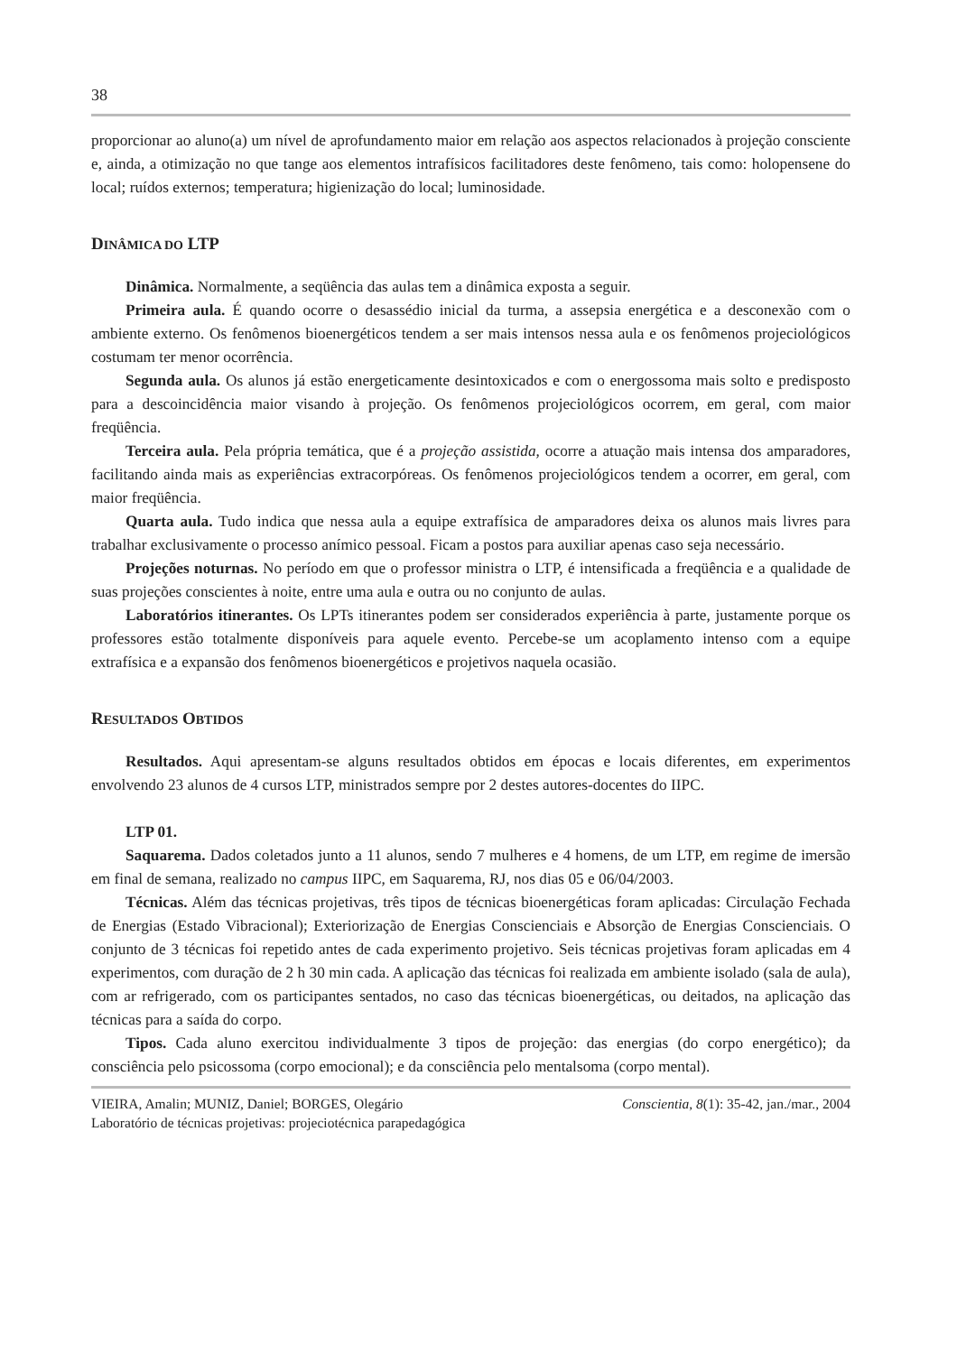38
proporcionar ao aluno(a) um nível de aprofundamento maior em relação aos aspectos relacionados à projeção consciente e, ainda, a otimização no que tange aos elementos intrafísicos facilitadores deste fenômeno, tais como: holopensene do local; ruídos externos; temperatura; higienização do local; luminosidade.
DINÂMICA DO LTP
Dinâmica. Normalmente, a seqüência das aulas tem a dinâmica exposta a seguir.
Primeira aula. É quando ocorre o desassédio inicial da turma, a assepsia energética e a desconexão com o ambiente externo. Os fenômenos bioenergéticos tendem a ser mais intensos nessa aula e os fenômenos projeciológicos costumam ter menor ocorrência.
Segunda aula. Os alunos já estão energeticamente desintoxicados e com o energossoma mais solto e predisposto para a descoincidência maior visando à projeção. Os fenômenos projeciológicos ocorrem, em geral, com maior freqüência.
Terceira aula. Pela própria temática, que é a projeção assistida, ocorre a atuação mais intensa dos amparadores, facilitando ainda mais as experiências extracorpóreas. Os fenômenos projeciológicos tendem a ocorrer, em geral, com maior freqüência.
Quarta aula. Tudo indica que nessa aula a equipe extrafísica de amparadores deixa os alunos mais livres para trabalhar exclusivamente o processo anímico pessoal. Ficam a postos para auxiliar apenas caso seja necessário.
Projeções noturnas. No período em que o professor ministra o LTP, é intensificada a freqüência e a qualidade de suas projeções conscientes à noite, entre uma aula e outra ou no conjunto de aulas.
Laboratórios itinerantes. Os LPTs itinerantes podem ser considerados experiência à parte, justamente porque os professores estão totalmente disponíveis para aquele evento. Percebe-se um acoplamento intenso com a equipe extrafísica e a expansão dos fenômenos bioenergéticos e projetivos naquela ocasião.
RESULTADOS OBTIDOS
Resultados. Aqui apresentam-se alguns resultados obtidos em épocas e locais diferentes, em experimentos envolvendo 23 alunos de 4 cursos LTP, ministrados sempre por 2 destes autores-docentes do IIPC.
LTP 01.
Saquarema. Dados coletados junto a 11 alunos, sendo 7 mulheres e 4 homens, de um LTP, em regime de imersão em final de semana, realizado no campus IIPC, em Saquarema, RJ, nos dias 05 e 06/04/2003.
Técnicas. Além das técnicas projetivas, três tipos de técnicas bioenergéticas foram aplicadas: Circulação Fechada de Energias (Estado Vibracional); Exteriorização de Energias Conscienciais e Absorção de Energias Conscienciais. O conjunto de 3 técnicas foi repetido antes de cada experimento projetivo. Seis técnicas projetivas foram aplicadas em 4 experimentos, com duração de 2 h 30 min cada. A aplicação das técnicas foi realizada em ambiente isolado (sala de aula), com ar refrigerado, com os participantes sentados, no caso das técnicas bioenergéticas, ou deitados, na aplicação das técnicas para a saída do corpo.
Tipos. Cada aluno exercitou individualmente 3 tipos de projeção: das energias (do corpo energético); da consciência pelo psicossoma (corpo emocional); e da consciência pelo mentalsoma (corpo mental).
VIEIRA, Amalin; MUNIZ, Daniel; BORGES, Olegário
Laboratório de técnicas projetivas: projeciotécnica parapedagógica
Conscientia, 8(1): 35-42, jan./mar., 2004